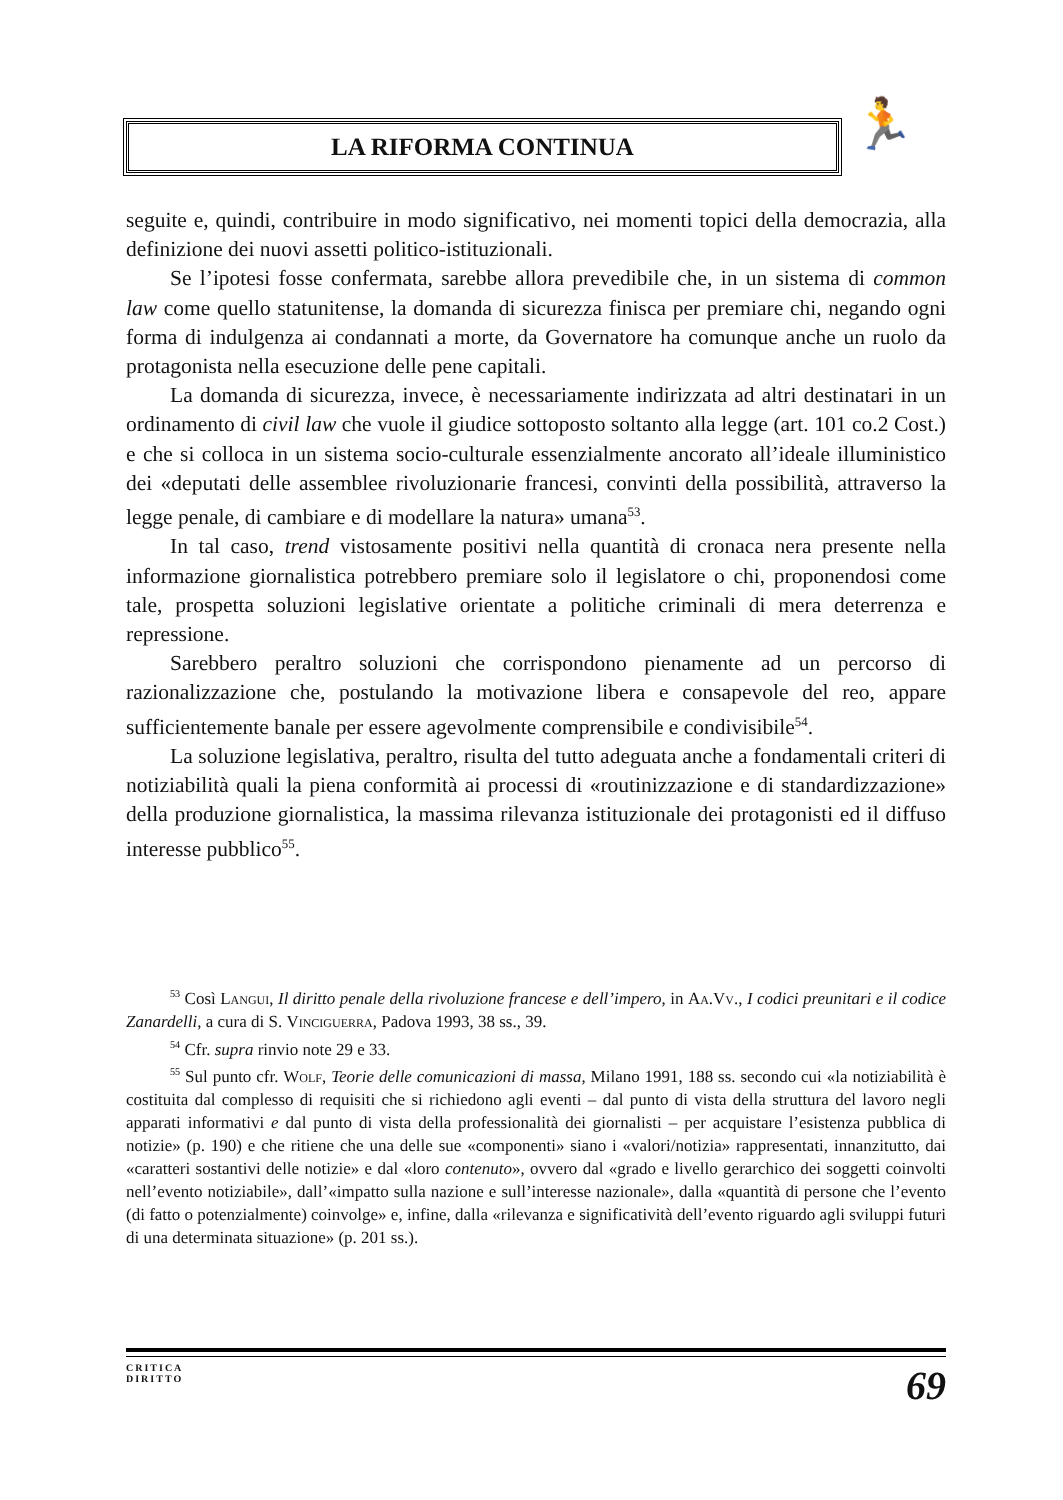LA RIFORMA CONTINUA 🏃
seguite e, quindi, contribuire in modo significativo, nei momenti topici della democrazia, alla definizione dei nuovi assetti politico-istituzionali.
Se l’ipotesi fosse confermata, sarebbe allora prevedibile che, in un sistema di common law come quello statunitense, la domanda di sicurezza finisca per premiare chi, negando ogni forma di indulgenza ai condannati a morte, da Governatore ha comunque anche un ruolo da protagonista nella esecuzione delle pene capitali.
La domanda di sicurezza, invece, è necessariamente indirizzata ad altri destinatari in un ordinamento di civil law che vuole il giudice sottoposto soltanto alla legge (art. 101 co.2 Cost.) e che si colloca in un sistema socio-culturale essenzialmente ancorato all’ideale illuministico dei «deputati delle assemblee rivoluzionarie francesi, convinti della possibilità, attraverso la legge penale, di cambiare e di modellare la natura» umana<sup>53</sup>.
In tal caso, trend vistosamente positivi nella quantità di cronaca nera presente nella informazione giornalistica potrebbero premiare solo il legislatore o chi, proponendosi come tale, prospetta soluzioni legislative orientate a politiche criminali di mera deterrenza e repressione.
Sarebbero peraltro soluzioni che corrispondono pienamente ad un percorso di razionalizzazione che, postulando la motivazione libera e consapevole del reo, appare sufficientemente banale per essere agevolmente comprensibile e condivisibile<sup>54</sup>.
La soluzione legislativa, peraltro, risulta del tutto adeguata anche a fondamentali criteri di notiziabilità quali la piena conformità ai processi di «routinizzazione e di standardizzazione» della produzione giornalistica, la massima rilevanza istituzionale dei protagonisti ed il diffuso interesse pubblico<sup>55</sup>.
<sup>53</sup> Così Langui, Il diritto penale della rivoluzione francese e dell’impero, in Aa.Vv., I codici preunitari e il codice Zanardelli, a cura di S. Vinciguerra, Padova 1993, 38 ss., 39.
<sup>54</sup> Cfr. supra rinvio note 29 e 33.
<sup>55</sup> Sul punto cfr. Wolf, Teorie delle comunicazioni di massa, Milano 1991, 188 ss. secondo cui «la notiziabilità è costituita dal complesso di requisiti che si richiedono agli eventi – dal punto di vista della struttura del lavoro negli apparati informativi e dal punto di vista della professionalità dei giornalisti – per acquistare l’esistenza pubblica di notizie» (p. 190) e che ritiene che una delle sue «componenti» siano i «valori/notizia» rappresentati, innanzitutto, dai «caratteri sostantivi delle notizie» e dal «loro contenuto», ovvero dal «grado e livello gerarchico dei soggetti coinvolti nell’evento notiziabile», dall’«impatto sulla nazione e sull’interesse nazionale», dalla «quantità di persone che l’evento (di fatto o potenzialmente) coinvolge» e, infine, dalla «rilevanza e significatività dell’evento riguardo agli sviluppi futuri di una determinata situazione» (p. 201 ss.).
CRITICA
DIRITTO
69